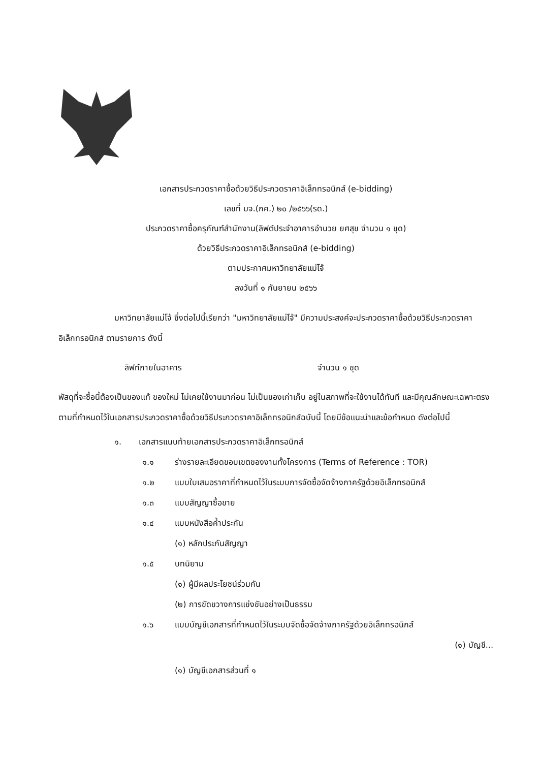เอกสารประกวดราคาซื้อด้วยวิธีประกวดราคาอิเล็กทรอนิกส์ (e-bidding)
เลขที่ มจ.(กค.) ๒๐ /๒๕๖๖(รด.)
ประกวดราคาซื้อครุภัณฑ์สำนักงาน(ลิฟต์ประจำอาคารอำนวย ยศสุข จำนวน ๑ ชุด)
ด้วยวิธีประกวดราคาอิเล็กทรอนิกส์ (e-bidding)
ตามประกาศมหาวิทยาลัยแม่โจ้
ลงวันที่ ๑ กันยายน ๒๕๖๖
มหาวิทยาลัยแม่โจ้ ซึ่งต่อไปนี้เรียกว่า "มหาวิทยาลัยแม่โจ้" มีความประสงค์จะประกวดราคาซื้อด้วยวิธีประกวดราคาอิเล็กทรอนิกส์ ตามรายการ ดังนี้
ลิฟท์ภายในอาคาร จำนวน ๑ ชุด
พัสดุที่จะซื้อนี้ต้องเป็นของแท้ ของใหม่ ไม่เคยใช้งานมาก่อน ไม่เป็นของเก่าเก็บ อยู่ในสภาพที่จะใช้งานได้ทันที และมีคุณลักษณะเฉพาะตรงตามที่กำหนดไว้ในเอกสารประกวดราคาซื้อด้วยวิธีประกวดราคาอิเล็กทรอนิกส์ฉบับนี้ โดยมีข้อแนะนำและข้อกำหนด ดังต่อไปนี้
๑. เอกสารแนบท้ายเอกสารประกวดราคาอิเล็กทรอนิกส์
๑.๑ ร่างรายละเอียดขอบเขตของงานทั้งโครงการ (Terms of Reference : TOR)
๑.๒ แบบใบเสนอราคาที่กำหนดไว้ในระบบการจัดซื้อจัดจ้างภาครัฐด้วยอิเล็กทรอนิกส์
๑.๓ แบบสัญญาซื้อขาย
๑.๔ แบบหนังสือค้ำประกัน
(๑) หลักประกันสัญญา
๑.๕ บทนิยาม
(๑) ผู้มีผลประโยชน์ร่วมกัน
(๒) การขัดขวางการแข่งขันอย่างเป็นธรรม
๑.๖ แบบบัญชีเอกสารที่กำหนดไว้ในระบบจัดซื้อจัดจ้างภาครัฐด้วยอิเล็กทรอนิกส์
(๑) บัญชี...
(๑) บัญชีเอกสารส่วนที่ ๑